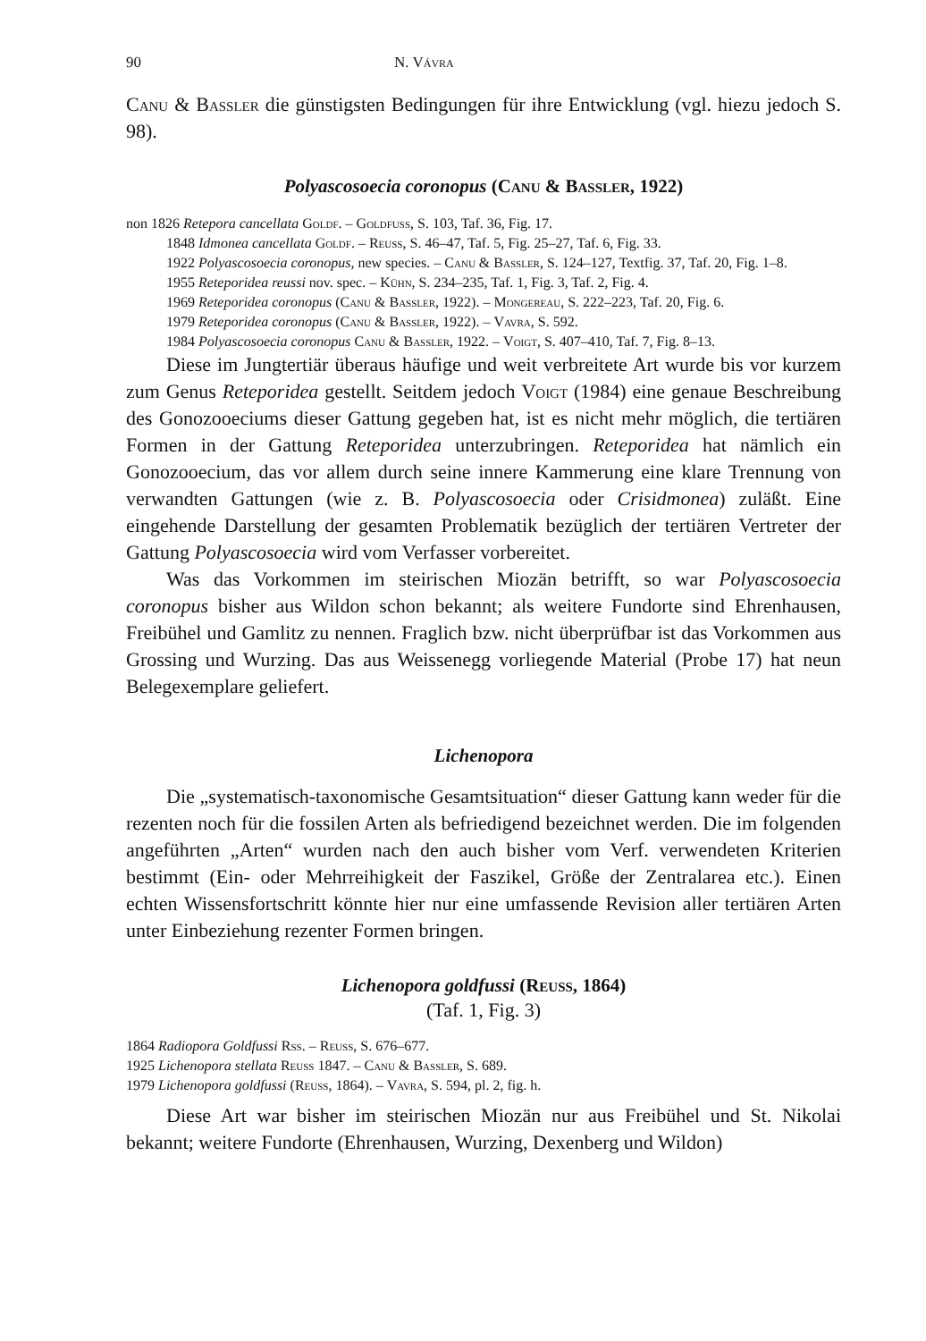90 N. Vávra
Canu & Bassler die günstigsten Bedingungen für ihre Entwicklung (vgl. hiezu jedoch S. 98).
Polyascosoecia coronopus (Canu & Bassler, 1922)
non 1826 Retepora cancellata Goldf. – Goldfuss, S. 103, Taf. 36, Fig. 17.
1848 Idmonea cancellata Goldf. – Reuss, S. 46–47, Taf. 5, Fig. 25–27, Taf. 6, Fig. 33.
1922 Polyascosoecia coronopus, new species. – Canu & Bassler, S. 124–127, Textfig. 37, Taf. 20, Fig. 1–8.
1955 Reteporidea reussi nov. spec. – Kühn, S. 234–235, Taf. 1, Fig. 3, Taf. 2, Fig. 4.
1969 Reteporidea coronopus (Canu & Bassler, 1922). – Mongereau, S. 222–223, Taf. 20, Fig. 6.
1979 Reteporidea coronopus (Canu & Bassler, 1922). – Vavra, S. 592.
1984 Polyascosoecia coronopus Canu & Bassler, 1922. – Voigt, S. 407–410, Taf. 7, Fig. 8–13.
Diese im Jungtertiär überaus häufige und weit verbreitete Art wurde bis vor kurzem zum Genus Reteporidea gestellt. Seitdem jedoch Voigt (1984) eine genaue Beschreibung des Gonozooeciums dieser Gattung gegeben hat, ist es nicht mehr möglich, die tertiären Formen in der Gattung Reteporidea unterzubringen. Retepo­ridea hat nämlich ein Gonozooecium, das vor allem durch seine innere Kamme­rung eine klare Trennung von verwandten Gattungen (wie z. B. Polyascosoecia oder Crisidmonea) zuläßt. Eine eingehende Darstellung der gesamten Problematik bezüglich der tertiären Vertreter der Gattung Polyascosoecia wird vom Verfasser vorbereitet.
Was das Vorkommen im steirischen Miozän betrifft, so war Polyascosoecia coronopus bisher aus Wildon schon bekannt; als weitere Fundorte sind Ehrenhau­sen, Freibühel und Gamlitz zu nennen. Fraglich bzw. nicht überprüfbar ist das Vorkommen aus Grossing und Wurzing. Das aus Weissenegg vorliegende Material (Probe 17) hat neun Belegexemplare geliefert.
Lichenopora
Die „systematisch-taxonomische Gesamtsituation“ dieser Gattung kann we­der für die rezenten noch für die fossilen Arten als befriedigend bezeichnet werden. Die im folgenden angeführten „Arten“ wurden nach den auch bisher vom Verf. verwendeten Kriterien bestimmt (Ein- oder Mehrreihigkeit der Faszikel, Größe der Zentralarea etc.). Einen echten Wissensfortschritt könnte hier nur eine umfassende Revision aller tertiären Arten unter Einbeziehung rezenter Formen bringen.
Lichenopora goldfussi (Reuss, 1864)
(Taf. 1, Fig. 3)
1864 Radiopora Goldfussi Rss. – Reuss, S. 676–677.
1925 Lichenopora stellata Reuss 1847. – Canu & Bassler, S. 689.
1979 Lichenopora goldfussi (Reuss, 1864). – Vavra, S. 594, pl. 2, fig. h.
Diese Art war bisher im steirischen Miozän nur aus Freibühel und St. Nikolai bekannt; weitere Fundorte (Ehrenhausen, Wurzing, Dexenberg und Wildon)